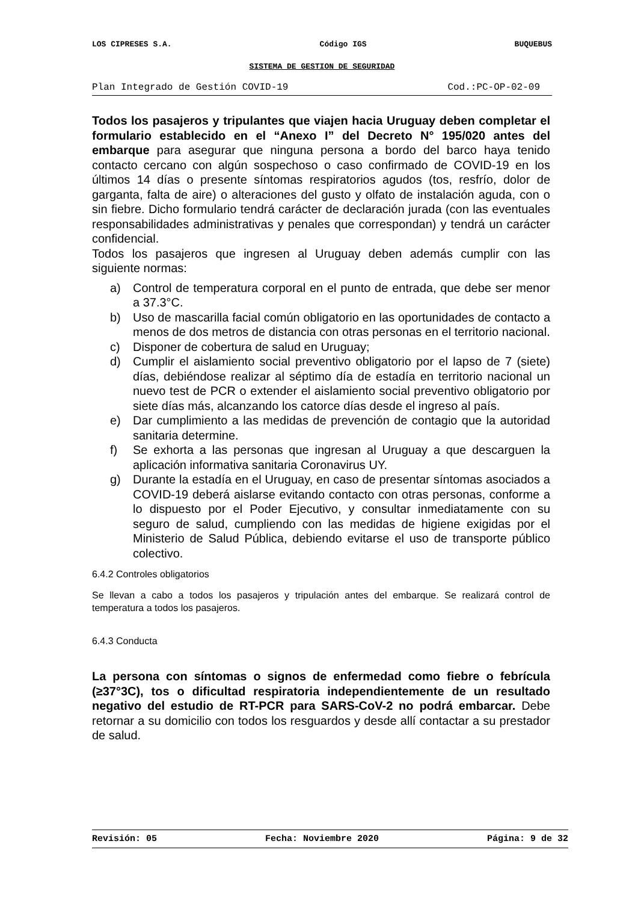LOS CIPRESES S.A. Código IGS BUQUEBUS
SISTEMA DE GESTION DE SEGURIDAD
Plan Integrado de Gestión COVID-19 Cod.:PC-OP-02-09
Todos los pasajeros y tripulantes que viajen hacia Uruguay deben completar el formulario establecido en el “Anexo I” del Decreto N° 195/020 antes del embarque para asegurar que ninguna persona a bordo del barco haya tenido contacto cercano con algún sospechoso o caso confirmado de COVID-19 en los últimos 14 días o presente síntomas respiratorios agudos (tos, resfrío, dolor de garganta, falta de aire) o alteraciones del gusto y olfato de instalación aguda, con o sin fiebre. Dicho formulario tendrá carácter de declaración jurada (con las eventuales responsabilidades administrativas y penales que correspondan) y tendrá un carácter confidencial.
Todos los pasajeros que ingresen al Uruguay deben además cumplir con las siguiente normas:
a) Control de temperatura corporal en el punto de entrada, que debe ser menor a 37.3°C.
b) Uso de mascarilla facial común obligatorio en las oportunidades de contacto a menos de dos metros de distancia con otras personas en el territorio nacional.
c) Disponer de cobertura de salud en Uruguay;
d) Cumplir el aislamiento social preventivo obligatorio por el lapso de 7 (siete) días, debiéndose realizar al séptimo día de estadía en territorio nacional un nuevo test de PCR o extender el aislamiento social preventivo obligatorio por siete días más, alcanzando los catorce días desde el ingreso al país.
e) Dar cumplimiento a las medidas de prevención de contagio que la autoridad sanitaria determine.
f) Se exhorta a las personas que ingresan al Uruguay a que descarguen la aplicación informativa sanitaria Coronavirus UY.
g) Durante la estadía en el Uruguay, en caso de presentar síntomas asociados a COVID-19 deberá aislarse evitando contacto con otras personas, conforme a lo dispuesto por el Poder Ejecutivo, y consultar inmediatamente con su seguro de salud, cumpliendo con las medidas de higiene exigidas por el Ministerio de Salud Pública, debiendo evitarse el uso de transporte público colectivo.
6.4.2 Controles obligatorios
Se llevan a cabo a todos los pasajeros y tripulación antes del embarque. Se realizará control de temperatura a todos los pasajeros.
6.4.3 Conducta
La persona con síntomas o signos de enfermedad como fiebre o febrícula (≥37°3C), tos o dificultad respiratoria independientemente de un resultado negativo del estudio de RT-PCR para SARS-CoV-2 no podrá embarcar. Debe retornar a su domicilio con todos los resguardos y desde allí contactar a su prestador de salud.
Revisión: 05 Fecha: Noviembre 2020 Página: 9 de 32